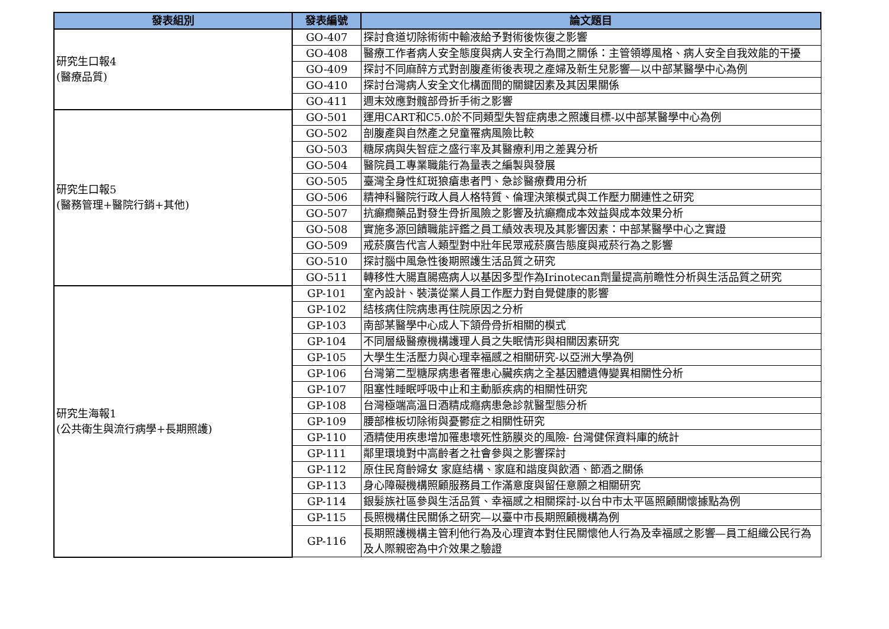| 發表組別 | 發表編號 | 論文題目 |
| --- | --- | --- |
| 研究生口報4 (醫療品質) | GO-407 | 探討食道切除術術中輸液給予對術後恢復之影響 |
| | GO-408 | 醫療工作者病人安全態度與病人安全行為間之關係：主管領導風格、病人安全自我效能的干擾 |
| | GO-409 | 探討不同麻醉方式對剖腹產術後表現之產婦及新生兒影響—以中部某醫學中心為例 |
| | GO-410 | 探討台灣病人安全文化構面間的關鍵因素及其因果關係 |
| | GO-411 | 週末效應對髖部骨折手術之影響 |
| 研究生口報5 (醫務管理+醫院行銷+其他) | GO-501 | 運用CART和C5.0於不同類型失智症病患之照護目標-以中部某醫學中心為例 |
| | GO-502 | 剖腹產與自然產之兒童罹病風險比較 |
| | GO-503 | 糖尿病與失智症之盛行率及其醫療利用之差異分析 |
| | GO-504 | 醫院員工專業職能行為量表之編製與發展 |
| | GO-505 | 臺灣全身性紅斑狼瘡患者門、急診醫療費用分析 |
| | GO-506 | 精神科醫院行政人員人格特質、倫理決策模式與工作壓力關連性之研究 |
| | GO-507 | 抗癲癇藥品對發生骨折風險之影響及抗癲癇成本效益與成本效果分析 |
| | GO-508 | 實施多源回饋職能評鑑之員工績效表現及其影響因素：中部某醫學中心之實證 |
| | GO-509 | 戒菸廣告代言人類型對中壯年民眾戒菸廣告態度與戒菸行為之影響 |
| | GO-510 | 探討腦中風急性後期照護生活品質之研究 |
| | GO-511 | 轉移性大腸直腸癌病人以基因多型作為Irinotecan劑量提高前瞻性分析與生活品質之研究 |
| 研究生海報1 (公共衛生與流行病學+長期照護) | GP-101 | 室內設計、裝潢從業人員工作壓力對自覺健康的影響 |
| | GP-102 | 結核病住院病患再住院原因之分析 |
| | GP-103 | 南部某醫學中心成人下頷骨骨折相關的模式 |
| | GP-104 | 不同層級醫療機構護理人員之失眠情形與相關因素研究 |
| | GP-105 | 大學生生活壓力與心理幸福感之相關研究-以亞洲大學為例 |
| | GP-106 | 台灣第二型糖尿病患者罹患心臟疾病之全基因體遺傳變異相關性分析 |
| | GP-107 | 阻塞性睡眠呼吸中止和主動脈疾病的相關性研究 |
| | GP-108 | 台灣極端高溫日酒精成癮病患急診就醫型態分析 |
| | GP-109 | 腰部椎板切除術與憂鬱症之相關性研究 |
| | GP-110 | 酒精使用疾患增加罹患壞死性筋膜炎的風險- 台灣健保資料庫的統計 |
| | GP-111 | 鄰里環境對中高齡者之社會參與之影響探討 |
| | GP-112 | 原住民育齡婦女 家庭結構、家庭和諧度與飲酒、節酒之關係 |
| | GP-113 | 身心障礙機構照顧服務員工作滿意度與留任意願之相關研究 |
| | GP-114 | 銀髮族社區參與生活品質、幸福感之相關探討-以台中市太平區照顧關懷據點為例 |
| | GP-115 | 長照機構住民關係之研究—以臺中市長期照顧機構為例 |
| | GP-116 | 長期照護機構主管利他行為及心理資本對住民關懷他人行為及幸福感之影響—員工組織公民行為及人際親密為中介效果之驗證 |